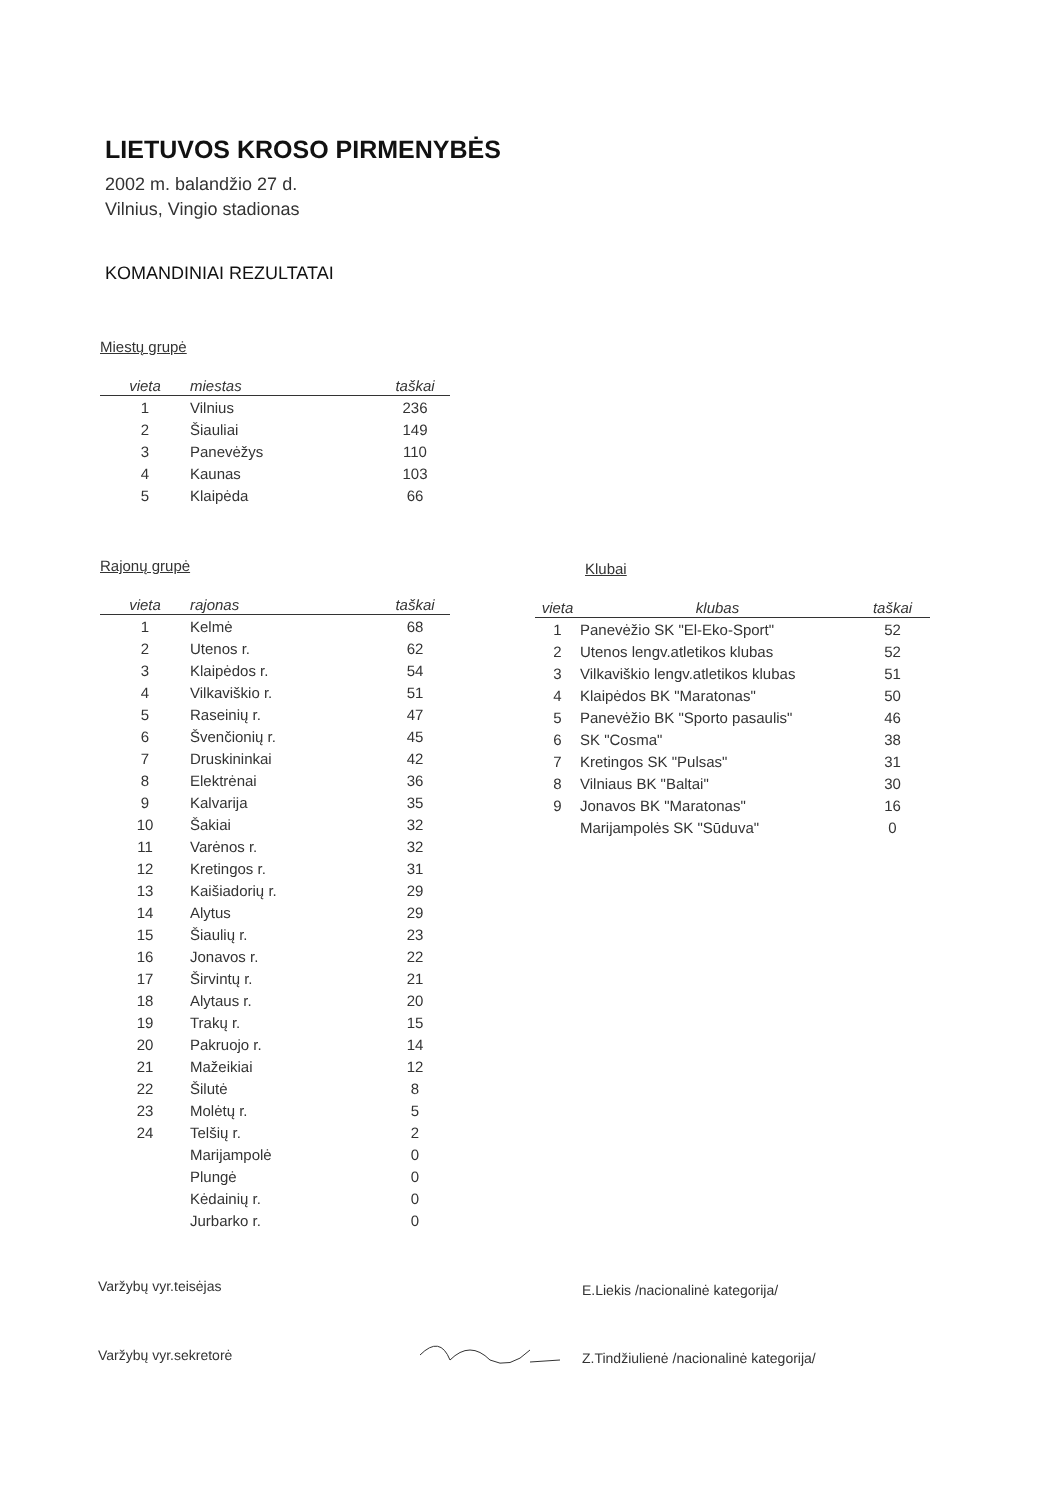LIETUVOS KROSO PIRMENYBĖS
2002 m. balandžio 27 d.
Vilnius, Vingio stadionas
KOMANDINIAI REZULTATAI
Miestų grupė
| vieta | miestas | taškai |
| --- | --- | --- |
| 1 | Vilnius | 236 |
| 2 | Šiauliai | 149 |
| 3 | Panevėžys | 110 |
| 4 | Kaunas | 103 |
| 5 | Klaipėda | 66 |
Rajonų grupė
| vieta | rajonas | taškai |
| --- | --- | --- |
| 1 | Kelmė | 68 |
| 2 | Utenos r. | 62 |
| 3 | Klaipėdos r. | 54 |
| 4 | Vilkaviškio r. | 51 |
| 5 | Raseinių r. | 47 |
| 6 | Švenčionių r. | 45 |
| 7 | Druskininkai | 42 |
| 8 | Elektrėnai | 36 |
| 9 | Kalvarija | 35 |
| 10 | Šakiai | 32 |
| 11 | Varėnos r. | 32 |
| 12 | Kretingos r. | 31 |
| 13 | Kaišiadorių r. | 29 |
| 14 | Alytus | 29 |
| 15 | Šiaulių r. | 23 |
| 16 | Jonavos r. | 22 |
| 17 | Širvintų r. | 21 |
| 18 | Alytaus r. | 20 |
| 19 | Trakų r. | 15 |
| 20 | Pakruojo r. | 14 |
| 21 | Mažeikiai | 12 |
| 22 | Šilutė | 8 |
| 23 | Molėtų r. | 5 |
| 24 | Telšių r. | 2 |
| | Marijampolė | 0 |
| | Plungė | 0 |
| | Kėdainių r. | 0 |
| | Jurbarko r. | 0 |
Klubai
| vieta | klubas | taškai |
| --- | --- | --- |
| 1 | Panevėžio SK "El-Eko-Sport" | 52 |
| 2 | Utenos lengv.atletikos klubas | 52 |
| 3 | Vilkaviškio lengv.atletikos klubas | 51 |
| 4 | Klaipėdos BK "Maratonas" | 50 |
| 5 | Panevėžio BK "Sporto pasaulis" | 46 |
| 6 | SK "Cosma" | 38 |
| 7 | Kretingos SK "Pulsas" | 31 |
| 8 | Vilniaus BK "Baltai" | 30 |
| 9 | Jonavos BK "Maratonas" | 16 |
| | Marijampolės SK "Sūduva" | 0 |
Varžybų vyr.teisėjas
E.Liekis /nacionalinė kategorija/
Varžybų vyr.sekretorė
Z.Tindžiulienė /nacionalinė kategorija/